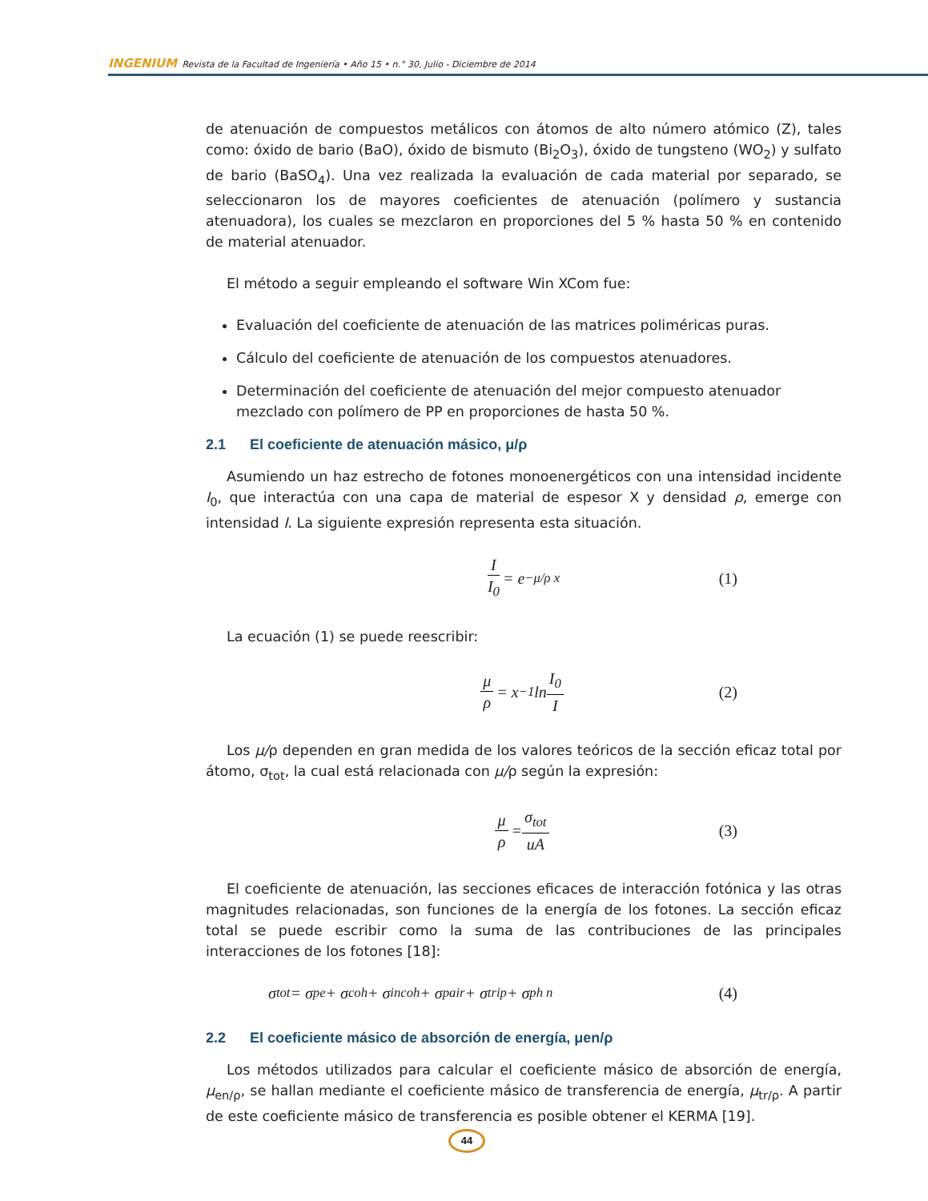INGENIUM Revista de la Facultad de Ingeniería • Año 15 • n.° 30, Julio - Diciembre de 2014
de atenuación de compuestos metálicos con átomos de alto número atómico (Z), tales como: óxido de bario (BaO), óxido de bismuto (Bi<sub>2</sub>O<sub>3</sub>), óxido de tungsteno (WO<sub>2</sub>) y sulfato de bario (BaSO<sub>4</sub>). Una vez realizada la evaluación de cada material por separado, se seleccionaron los de mayores coeficientes de atenuación (polímero y sustancia atenuadora), los cuales se mezclaron en proporciones del 5 % hasta 50 % en contenido de material atenuador.
El método a seguir empleando el software Win XCom fue:
Evaluación del coeficiente de atenuación de las matrices poliméricas puras.
Cálculo del coeficiente de atenuación de los compuestos atenuadores.
Determinación del coeficiente de atenuación del mejor compuesto atenuador mezclado con polímero de PP en proporciones de hasta 50 %.
2.1 El coeficiente de atenuación másico, μ/ρ
Asumiendo un haz estrecho de fotones monoenergéticos con una intensidad incidente I<sub>0</sub>, que interactúa con una capa de material de espesor X y densidad ρ, emerge con intensidad I. La siguiente expresión representa esta situación.
I I<sub>0</sub> = e<sup>−μ/ρ x</sup> (1)
La ecuación (1) se puede reescribir:
μ ρ = x<sup>−1</sup>ln I<sub>0</sub> I (2)
Los μ/ρ dependen en gran medida de los valores teóricos de la sección eficaz total por átomo, σ<sub>tot</sub>, la cual está relacionada con μ/ρ según la expresión:
μ ρ = σ<sub>tot</sub> uA (3)
El coeficiente de atenuación, las secciones eficaces de interacción fotónica y las otras magnitudes relacionadas, son funciones de la energía de los fotones. La sección eficaz total se puede escribir como la suma de las contribuciones de las principales interacciones de los fotones [18]:
σ<sub>tot</sub> = σ<sub>pe</sub> + σ<sub>coh</sub> + σ<sub>incoh</sub> + σ<sub>pair</sub> + σ<sub>trip</sub> + σ<sub>ph n</sub> (4)
2.2 El coeficiente másico de absorción de energía, μen/ρ
Los métodos utilizados para calcular el coeficiente másico de absorción de energía, μ<sub>en/ρ</sub>, se hallan mediante el coeficiente másico de transferencia de energía, μ<sub>tr/ρ</sub>. A partir de este coeficiente másico de transferencia es posible obtener el KERMA [19].
44